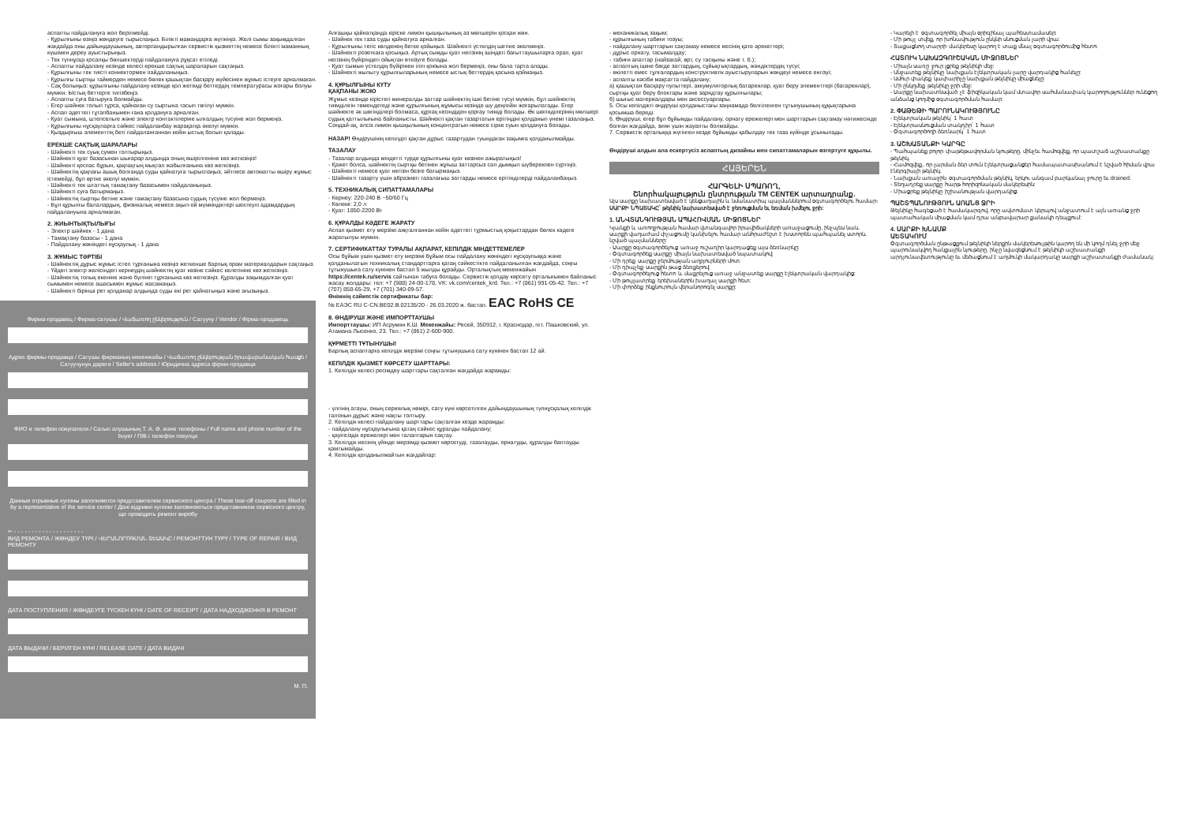аспапты пайдалануға жол берілмейді.
- Құрылғыны өзіңіз жөндеуге тырыспаңыз. Білікті мамандарға жүгініңіз. Желі сымы зақымдалған жағдайда оны дайындаушының, авторландырылған сервистік қызметтің немесе білікті маманның күшімен дереу ауыстырыңыз.
- Тек түпнұсқа қосалқы бөлшектерді пайдалануға рұқсат етіледі.
- Аспапты пайдалану кезінде келесі ерекше сақтық шараларын сақтаңыз.
- Құрылғыны тек тиісті коннектормен пайдаланыңыз.
- Құрылғы сыртқы таймерден немесе бөлек қашықтан басқару жүйесінен жұмыс істеуге арналмаған.
- Сақ болыңыз: құрылғыны пайдалану кезінде қол жетімді беттердің температурасы жоғары болуы мүмкін. Ыстық беттерге тигізбеңіз.
- Аспапты суға батыруға болмайды.
- Егер шәйнек толып тұрса, қайнаған су сыртына тасып төгілуі мүмкін.
- Аспап әдеттегі тұтапбанымен ғана қолдануға арналған.
- Қуат сымына, штепсельге және электр контактілеріне ылғалдың түсуіне жол бермеңіз.
- Құрылғыны нұсқауларға сәйкес пайдаланбау жарақатқа әкелуі мүмкін.
- Қыздырғыш элементтің беті пайдаланғаннан кейін ыстық болып қалады.
ЕРЕКШЕ САҚТЫҚ ШАРАЛАРЫ
- Шәйнекті тек суық сумен толтырыңыз.
- Шәйнекті қуат базасынан шығарар алдында оның өшірілгеніне көз жеткізіңіз!
- Шәйнекті қоспас бұрын, қақпақтың мықтап жабылғанына көз жеткізіңіз.
- Шәйнектің қақпағы ашық болғанда суды қайнатуға тырыспаңыз, әйтпесе автоматты өшіру жұмыс істемейді, бұл өртке әкелуі мүмкін.
- Шәйнекті тек штаттық тамақтану базасымен пайдаланыңыз.
- Шәйнекті суға батырмаңыз.
- Шәйнектің сыртқы бетіне және тамақтану базасына судың түсуіне жол бермеңіз.
- Бұл құрылғы балалардың, физикалық немесе ақыл-ой мүмкіндіктері шектеулі адамдардың пайдалануына арналмаған.
2. ЖИЫНТЫҚТЫЛЫҒЫ
- Электр шәйнек - 1 дана
- Тамақтану базасы - 1 дана
- Пайдалану жөніндегі нұсқаулық - 1 дана
3. ЖҰМЫС ТӘРТІБІ
- Шәйнектің дұрыс жұмыс істеп тұрғанына көзіңіз жеткенше барлық орам материалдарын сақтаңыз.
- Үйдегі электр желісіндегі кернеудің шәйнектің қуат көзіне сәйкес келетініне көз жеткізіңіз.
- Шәйнектің толық екеніне және бүлініп тұрғанына көз жеткізіңіз. Құралды зақымдалған қуат сымымен немесе ашасымен жұмыс жасамаңыз.
- Шәйнекті бірінші рет қолданар алдында суды екі рет қайнатыңыз және ағызыңыз.
Фирма-продавец / Фирма-сатушы / Վաճառող ընկերություն / Сатуучу / Vendor / Фірма-продавець
Адрес фирмы-продавца / Сатушы фирманың мекенжайы / Վաճառող ընկերության իրավաբանական հասցե / Сатуучунун дареги / Seller's address / Юридична адреса фірми-продавця
ФИО и телефон покупателя / Сатып алушының Т. А. Ә. және телефоны / Full name and phone number of the buyer / ПІБ і телефон покупця
Данные отрывные купоны заполняются представителем сервисного центра / These tear-off coupons are filled in by a representative of the service center / Дані відривні купони заповнюються представником сервісного центру, що проводить ремонт виробу
✂ - - - - - - - - - - - - - - - - - - - -
ВИД РЕМОНТА / ЖӨНДЕУ ТҮРІ / ՎԵՐԱՆՈՐՈԳՄԱՆ ՏԵՍԱԿԸ / РЕМОНТТУН ТҮРҮ / TYPE OF REPAIR / ВИД РЕМОНТУ
ДАТА ПОСТУПЛЕНИЯ / ЖӨНДЕУГЕ ТҮСКЕН КҮНІ / DATE OF RECEIPT / ДАТА НАДХОДЖЕННЯ В РЕМОНТ
ДАТА ВЫДАЧИ / БЕРІЛГЕН КҮНІ / RELEASE DATE / ДАТА ВИДАЧІ
М. П.
Алғашқы қайнатқанда кіріске лимон қышқылының аз мөлшерін қосқан жөн.
- Шәйнек тек таза суды қайнатуға арналған.
- Құрылғыны тегіс көлденең бетке қойыңыз. Шәйнекті үстелдің шетіне әкелмеңіз.
- Шәйнекті розеткаға қосыңыз. Артық сымды қуат негізінің ішіндегі бағыттаушыларға орап, қуат негізінің бүйіріндегі ойықтан өткізуге болады.
- Қуат сымын үстелдің бүйірінен іліп қоюына жол бермеңіз, оны бала тарта алады.
- Шәйнекті жылыту құрылғыларының немесе ыстық беттердің қасына қоймаңыз.
4. ҚҰРЫЛҒЫНЫ КҮТУ
ҚАҚПАНЫ ЖОЮ
Жұмыс кезінде кірістегі минералды заттар шәйнектің ішкі бетіне түсуі мүмкін, бұл шәйнектің тиімділігін төмендетеді және құрылғының жұмысы кезінде шу деңгейін жоғарылатады. Егер шәйнекте әк шөгінділері болмаса, құрғақ кесіндіден қорғау тиімді болады. Әк шөгінділерінің мөлшері судың қаттылығына байланысты. Шәйнекті қақтан тазартатын ерітіндіні қолданып үнемі тазалаңыз. Сондай-ақ, әлсіз лимон қышқылының концентратын немесе сірке суын қолдануға болады.
НАЗАР! Өндірушінің кепілдігі қақтан дұрыс тазартудан туындаған зақымға қолданылмайды.
ТАЗАЛАУ
- Тазалар алдында міндетті түрде құрылғыны қуат көзінен ажыратыңыз!
- Қажет болса, шәйнектің сыртқы бетінен жұғыш заттарсыз сәл дымқыл шүберекпен сүртіңіз.
- Шәйнекті немесе қуат негізін безге батырмаңыз.
- Шәйнекті тазарту үшін абразивті тазалағыш заттарды немесе ерітінділерді пайдаланбаңыз.
5. ТЕХНИКАЛЫҚ СИПАТТАМАЛАРЫ
- Кернеу: 220-240 В ~50/60 Гц
- Көлемі: 2,0 л
- Қуат: 1850-2200 Вт
6. ҚҰРАЛДЫ КӘДЕГЕ ЖАРАТУ
Аспап қызмет ету мерзімі аяқталғаннан кейін әдеттегі тұрмыстық қоқыстардан бөлек кәдеге жаратылуы мүмкін.
7. СЕРТИФИКАТТАУ ТУРАЛЫ АҚПАРАТ, КЕПІЛДІК МІНДЕТТЕМЕЛЕР
Осы бұйым үшін қызмет ету мерзімі бұйым осы пайдалану жөніндегі нұсқаулыққа және қолданылатын техникалық стандарттарға қатаң сәйкестікте пайдаланылған жағдайда, соңғы тұтынушыға сату күнінен бастап 5 жылды құрайды. Орталықтың мекенжайын https://centek.ru/servis сайтынан табуға болады. Сервистік қолдау көрсету орталығымен байланыс жасау жолдары: тел: +7 (988) 24-00-178, VK: vk.com/centek_krd. Тел.: +7 (861) 991-05-42. Тел.: +7 (707) 858-65-29, +7 (701) 340-09-57.
Өнімнің сәйкестік сертификаты бар:
№ ЕАЭС RU C-CN.ВЕ02.В.02135/20 - 26.03.2020 ж. бастап. EAC RoHS CE
8. ӨНДІРУШІ ЖӘНЕ ИМПОРТТАУШЫ
Импорттаушы: ИП Асрумян К.Ш. Мекенжайы: Ресей, 350912, г. Краснодар, пгт. Пашковский, ул. Атамана Лысенко, 23. Тел.: +7 (861) 2-600-900.
ҚҰРМЕТТІ ТҰТЫНУШЫ!
Барлық аспаптарға кепілдік мерзімі соңғы тұтынушыға сату күнінен бастап 12 ай.
КЕПІЛДІК ҚЫЗМЕТ КӨРСЕТУ ШАРТТАРЫ:
1. Кепілдік келесі ресімдеу шарттары сақталған жағдайда жарамды:
- үлгінің атауы, оның сериялық нөмірі, сату күні көрсетілген дайындаушының түпнұсқалық кепілдік талонын дұрыс және нақты толтыру.
2. Кепілдік келесі пайдалану шарттары сақталған кезде жарамды:
- пайдалану нұсқаулығына қатаң сәйкес құралды пайдалану;
- қауіпсіздік ережелері мен талаптарын сақтау.
3. Кепілдік иесінің үйінде мерзімді қызмет көрсетуді, тазалауды, орнатуды, құралды баптауды қамтымайды.
4. Кепілдік қолданылмайтын жағдайлар:
- механикалық зақым;
- құрылғының табиғи тозуы;
- пайдалану шарттарын сақтамау немесе иесінің қате әрекеттері;
- дұрыс орнату, тасымалдау;
- табиғи апаттар (найзағай, өрт, су тасқыны және т. б.);
- аспаптың ішіне бөгде заттардың, сұйықтықтардың, жәндіктердің түсуі;
- өкілетті емес тұлғалардың конструктивтік ауыстыруларын жөндеуі немесе енгізуі;
- аспапты кәсіби мақсатта пайдалану;
а) қашықтан басқару пульттері, аккумуляторлық батареялар, қуат беру элементтері (батареялар), сыртқы қуат беру блоктары және зарядтау құрылғылары;
б) шығыс материалдары мен аксессуарлары.
5. Осы кепілдікті өндіруші қолданыстағы заңнамада белгіленген тұтынушының құқықтарына қосымша береді.
6. Өндіруші, егер бұл бұйымды пайдалану, орнату ережелері мен шарттарын сақтамау нәтижесінде болған жағдайда, зиян үшін жауапты болмайды.
7. Сервистік орталыққа жүгінген кезде бұйымды қабылдау тек таза күйінде ұсынылады.
Өндіруші алдын ала ескертусіз аспаптың дизайны мен сипаттамаларын өзгертуге құқылы.
ՀԱՅԵՐԵՆ
ՀԱՐԳԵԼԻ ՍՊԱՌՈՂ,
Շնորհակալություն ընտրության TM CENTEK արտադրանք.
Այս սարքը նախատեսված է կենցաղային և նմանատիպ պայմաններում օգտագործելու համար։
ՍԱՐՔԻ ՆՊԱՏԱԿԸ՝ թեյնիկ նախատեսված է ջեռուցման եւ եռման խմելու ջրի:
1. ԱՆՎՏԱՆԳՈՒԹՅԱՆ ԱՊԱՀՈՎՄԱՆ ՄԻՋՈՑՆԵՐ
Կյանքի և առողջության համար վտանգավոր իրավիճակների առաջացումը, ինչպես նաև սարքի վաղաժամ փչացումը կանխելու համար անհրաժեշտ է խստորեն պահպանել ստորև նշված պայմանները:
- Սարքը օգտագործելուց առաջ ուշադիր կարդացեք այս ձեռնարկը:
- Օգտագործեք սարքը միայն նախատեսված նպատակով:
- Մի դրեք սարքը ջերմության աղբյուրների մոտ:
- Մի դիպչեք սարքին թաց ձեռքերով:
- Օգտագործելուց հետո և մաքրելուց առաջ անջատեք սարքը էլեկտրական վարդակից:
- Մի թույլատրեք երեխաներին խաղալ սարքի հետ:
- Մի փորձեք ինքնուրույն վերանորոգել սարքը:
- Կարելի է օգտագործել միայն օրիգինալ պահեստամասեր:
- Մի թույլ տվեք, որ խոնավություն ընկնի սնուցման լարի վրա:
- Տաքացնող տարրի մակերեսը կարող է տաք մնալ օգտագործումից հետո:
ՀԱՏՈՒԿ ՆԱԽԱԶԳՈՒՇԱԿԱՆ ՄԻՋՈՑՆԵՐ
- Միայն սառը ջուր լցրեք թեյնիկի մեջ:
- Անջատեք թեյնիկը նախքան էլեկտրական լարը վարդակից հանելը:
- Ամուր փակեք կափարիչը նախքան թեյնիկը միացնելը:
- Մի ընկղմեք թեյնիկը ջրի մեջ:
- Սարքը նախատեսված չէ ֆիզիկական կամ մտավոր սահմանափակ կարողություններ ունեցող անձանց կողմից օգտագործման համար:
2. ՓԱԹԵԹԻ ՊԱՐՈՒՆԱԿՈՒԹՅՈՒՆԸ
- Էլեկտրական թեյնիկ՝ 1 հատ
- Էլեկտրասնուցման տակդիր՝ 1 հատ
- Օգտագործողի ձեռնարկ՝ 1 հատ
3. ԱՇԽԱՏԱՆՔԻ ԿԱՐԳԸ
- Պահպանեք բոլոր փաթեթավորման նյութերը, մինչեւ համոզվեք, որ պատշաճ աշխատանքը թեյնիկ.
- Համոզվեք, որ լարման ձեր տուն էլեկտրացանցեր համապատասխանում է նշված հիման վրա էներգիայի թեյնիկ.
- Նախքան առաջին օգտագործման թեյնիկ, երկու անգամ բարկանալ ջուրը եւ drained.
- Տեղադրեք սարքը հարթ հորիզոնական մակերեսին:
- Միացրեք թեյնիկը իշխանության վարդակից:
ՊԱՇՏՊԱՆՈՒԹՅՈՒՆ ԱՌԱՆՑ ՋՐԻ
Թեյնիկը հագեցած է համակարգով, որը ավտոմատ կերպով անջատում է այն առանց ջրի պատահական միացման կամ դրա անբավարար քանակի դեպքում:
4. ՍԱՐՔԻ ԽՆԱՄՔ
ԱԵՏԱԿՈՒՄ
Օգտագործման ընթացքում թեյնիկի ներքին մակերեսույթին կարող են մի կողմ դնել ջրի մեջ պարունակվող հանքային նյութերը, ինչը նվազեցնում է թեյնիկի աշխատանքի արդյունավետությունը եւ մեծացնում է աղմուկի մակարդակը սարքի աշխատանքի ժամանակ: